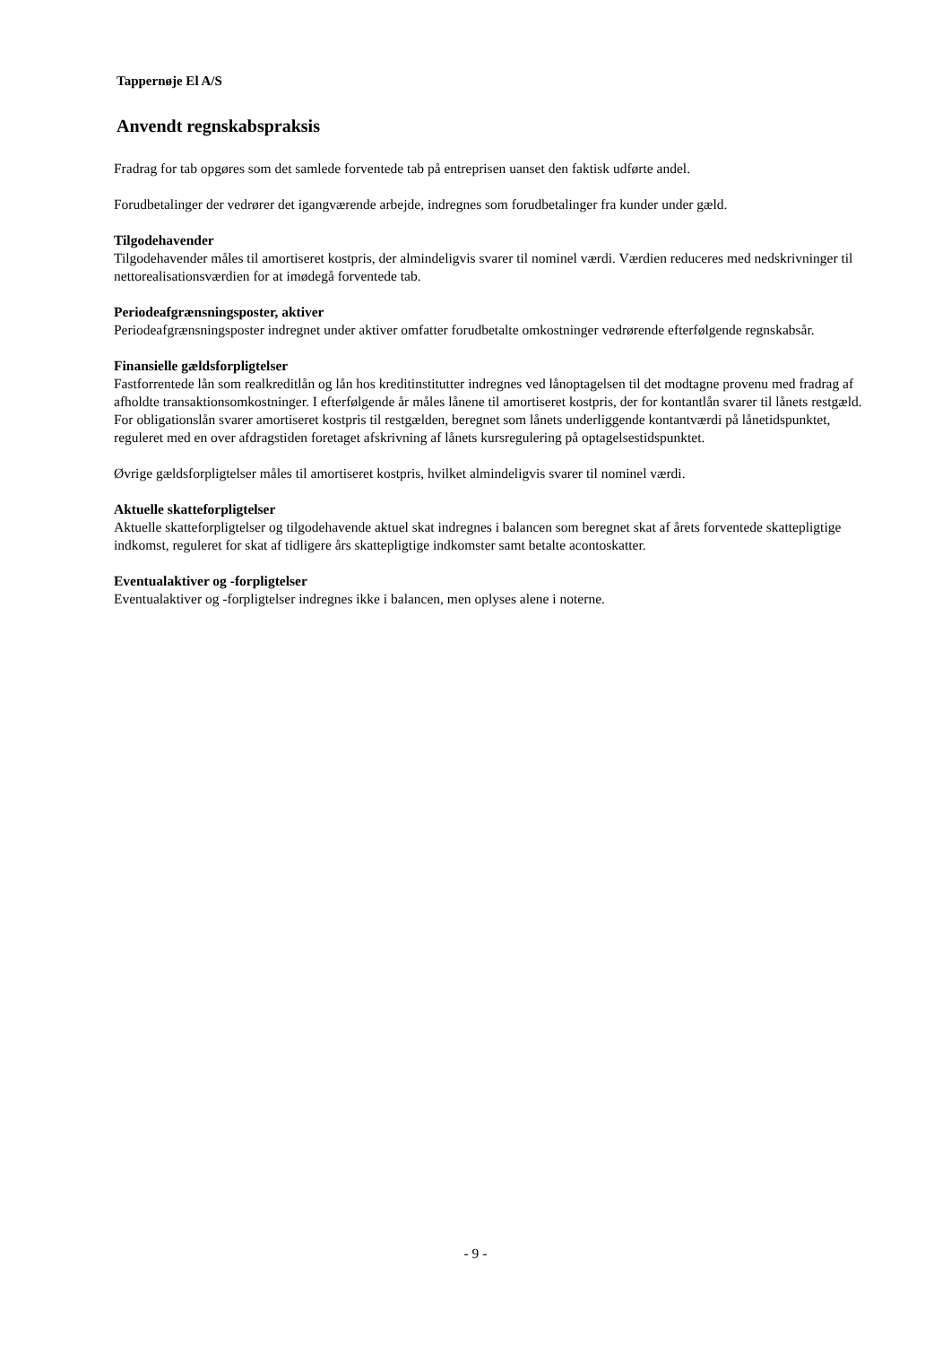Tappernøje El A/S
Anvendt regnskabspraksis
Fradrag for tab opgøres som det samlede forventede tab på entreprisen uanset den faktisk udførte andel.
Forudbetalinger der vedrører det igangværende arbejde, indregnes som forudbetalinger fra kunder under gæld.
Tilgodehavender
Tilgodehavender måles til amortiseret kostpris, der almindeligvis svarer til nominel værdi. Værdien reduceres med nedskrivninger til nettorealisationsværdien for at imødegå forventede tab.
Periodeafgrænsningsposter, aktiver
Periodeafgrænsningsposter indregnet under aktiver omfatter forudbetalte omkostninger vedrørende efterfølgende regnskabsår.
Finansielle gældsforpligtelser
Fastforrentede lån som realkreditlån og lån hos kreditinstitutter indregnes ved lånoptagelsen til det modtagne provenu med fradrag af afholdte transaktionsomkostninger. I efterfølgende år måles lånene til amortiseret kostpris, der for kontantlån svarer til lånets restgæld. For obligationslån svarer amortiseret kostpris til restgælden, beregnet som lånets underliggende kontantværdi på lånetidspunktet, reguleret med en over afdragstiden foretaget afskrivning af lånets kursregulering på optagelsestidspunktet.
Øvrige gældsforpligtelser måles til amortiseret kostpris, hvilket almindeligvis svarer til nominel værdi.
Aktuelle skatteforpligtelser
Aktuelle skatteforpligtelser og tilgodehavende aktuel skat indregnes i balancen som beregnet skat af årets forventede skattepligtige indkomst, reguleret for skat af tidligere års skattepligtige indkomster samt betalte acontoskatter.
Eventualaktiver og -forpligtelser
Eventualaktiver og -forpligtelser indregnes ikke i balancen, men oplyses alene i noterne.
- 9 -